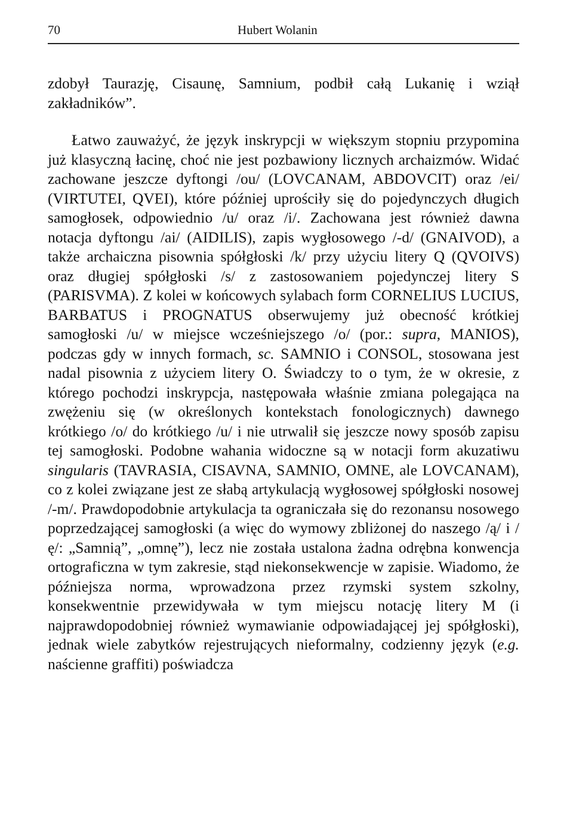70 Hubert Wolanin
zdobył Taurazję, Cisaunę, Samnium, podbił całą Lukanię i wziął zakładników”.
Łatwo zauważyć, że język inskrypcji w większym stopniu przypomina już klasyczną łacinę, choć nie jest pozbawiony licznych archaizmów. Widać zachowane jeszcze dyftongi /ou/ (LOVCANAM, ABDOVCIT) oraz /ei/ (VIRTUTEI, QVEI), które później uprościły się do pojedynczych długich samogłosek, odpowiednio /u/ oraz /i/. Zachowana jest również dawna notacja dyftongu /ai/ (AIDILIS), zapis wygłosowego /-d/ (GNAIVOD), a także archaiczna pisownia spółgłoski /k/ przy użyciu litery Q (QVOIVS) oraz długiej spółgłoski /s/ z zastosowaniem pojedynczej litery S (PARISVMA). Z kolei w końcowych sylabach form CORNELIUS LUCIUS, BARBATUS i PROGNATUS obserwujemy już obecność krótkiej samogłoski /u/ w miejsce wcześniejszego /o/ (por.: supra, MANIOS), podczas gdy w innych formach, sc. SAMNIO i CONSOL, stosowana jest nadal pisownia z użyciem litery O. Świadczy to o tym, że w okresie, z którego pochodzi inskrypcja, następowała właśnie zmiana polegająca na zwężeniu się (w określonych kontekstach fonologicznych) dawnego krótkiego /o/ do krótkiego /u/ i nie utrwalił się jeszcze nowy sposób zapisu tej samogłoski. Podobne wahania widoczne są w notacji form akuzatiwu singularis (TAVRASIA, CISAVNA, SAMNIO, OMNE, ale LOVCANAM), co z kolei związane jest ze słabą artykulacją wygłosowej spółgłoski nosowej /-m/. Prawdopodobnie artykulacja ta ograniczała się do rezonansu nosowego poprzedzającej samogłoski (a więc do wymowy zbliżonej do naszego /ą/ i /ę/: „Samnią”, „omnę”), lecz nie została ustalona żadna odrębna konwencja ortograficzna w tym zakresie, stąd niekonsekwencje w zapisie. Wiadomo, że późniejsza norma, wprowadzona przez rzymski system szkolny, konsekwentnie przewidywała w tym miejscu notację litery M (i najprawdopodobniej również wymawianie odpowiadającej jej spółgłoski), jednak wiele zabytków rejestrujących nieformalny, codzienny język (e.g. naścienne graffiti) poświadcza